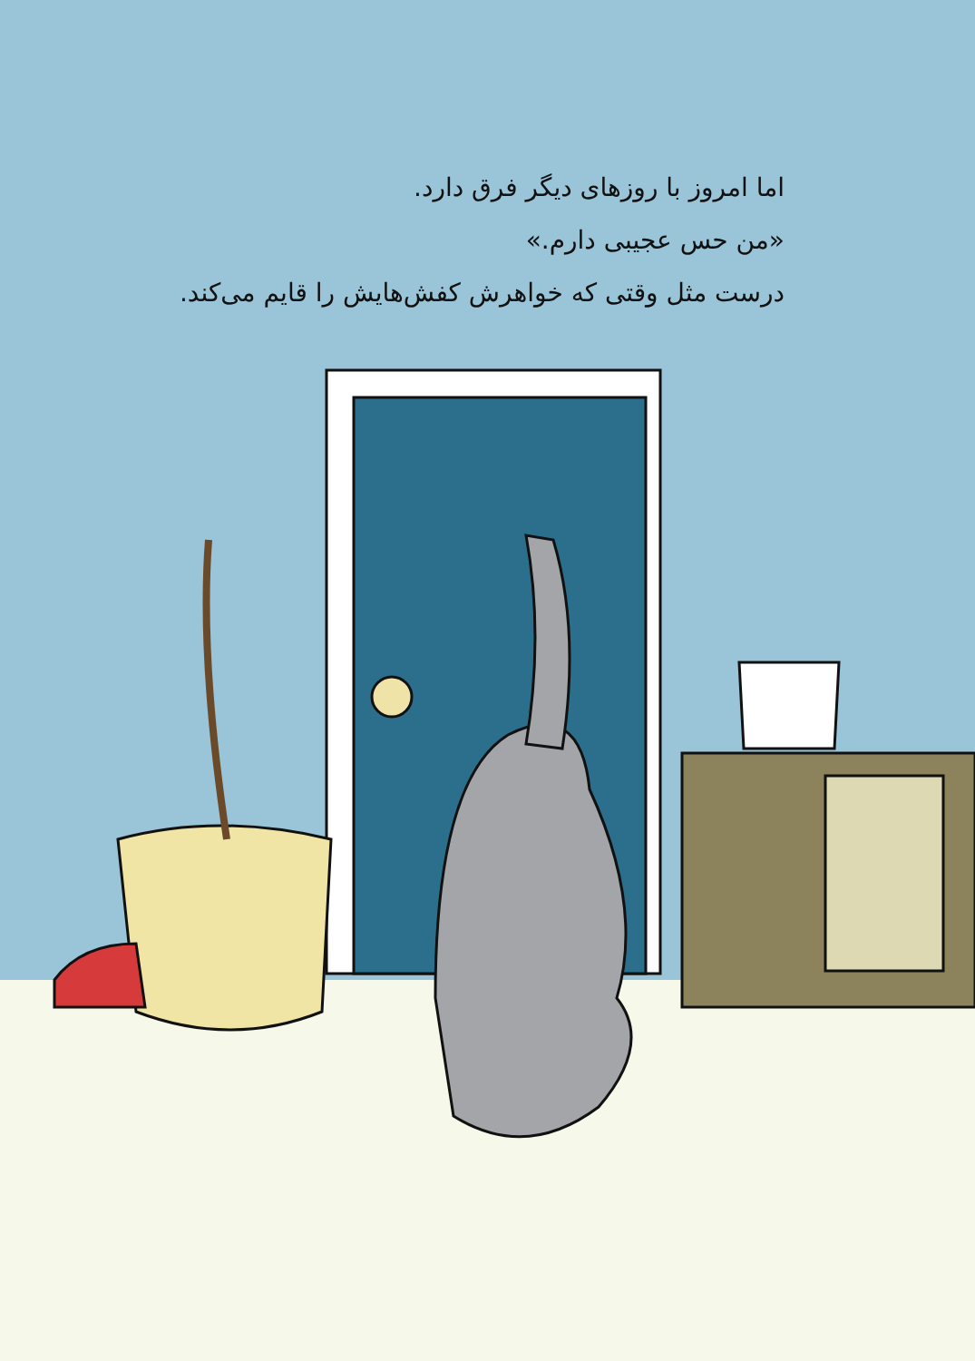اما امروز با روزهای دیگر فرق دارد.
«من حس عجیبی دارم.»
درست مثل وقتی که خواهرش کفش‌هایش را قایم می‌کند.